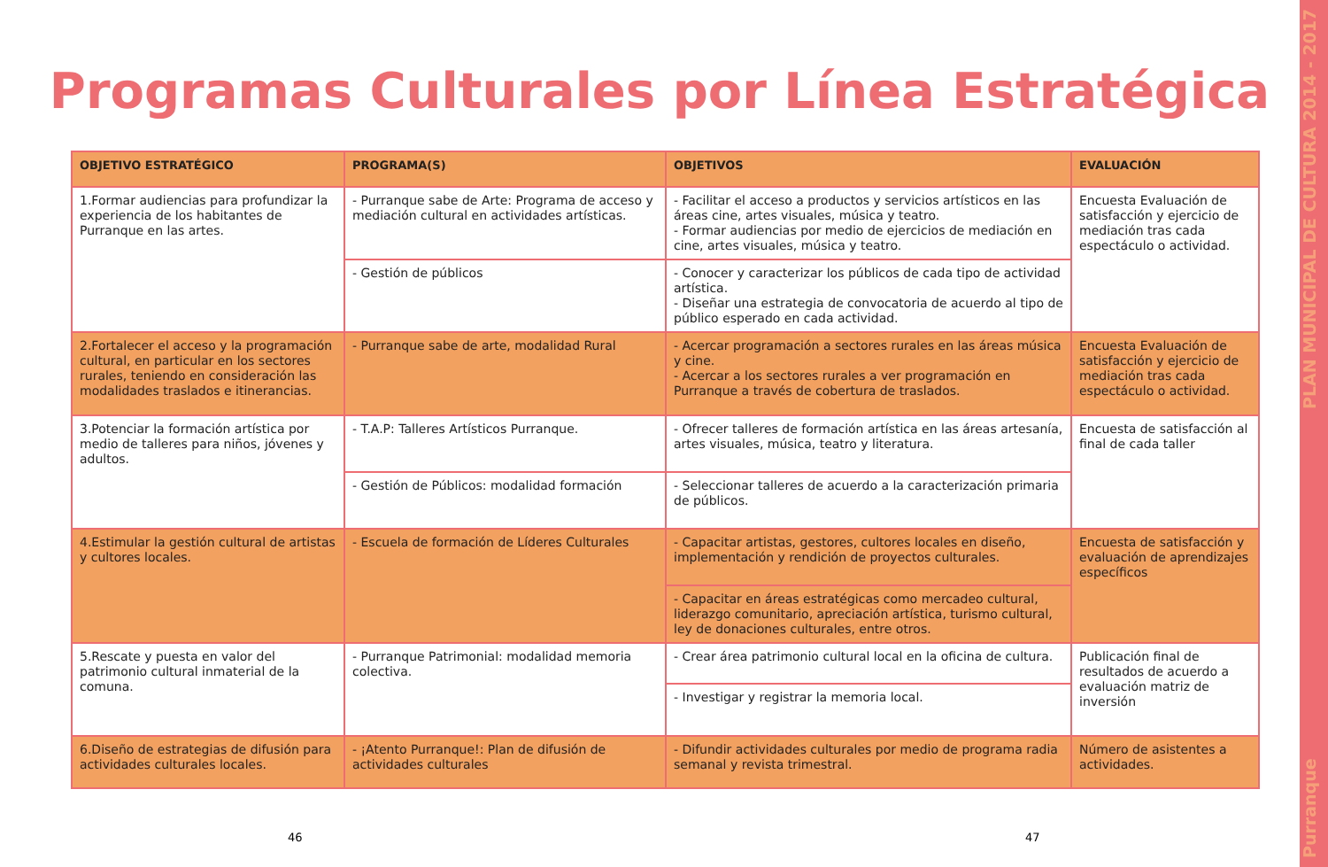Purranque PLAN MUNICIPAL DE CULTURA 2014 - 2017
Programas Culturales por Línea Estratégica
| OBJETIVO ESTRATÉGICO | PROGRAMA(S) | OBJETIVOS | EVALUACIÓN |
| --- | --- | --- | --- |
| 1.Formar audiencias para profundizar la experiencia de los habitantes de Purranque en las artes. | - Purranque sabe de Arte: Programa de acceso y mediación cultural en actividades artísticas. | - Facilitar el acceso a productos y servicios artísticos en las áreas cine, artes visuales, música y teatro. - Formar audiencias por medio de ejercicios de mediación en cine, artes visuales, música y teatro. | Encuesta Evaluación de satisfacción y ejercicio de mediación tras cada espectáculo o actividad. |
| | - Gestión de públicos | - Conocer y caracterizar los públicos de cada tipo de actividad artística. - Diseñar una estrategia de convocatoria de acuerdo al tipo de público esperado en cada actividad. | |
| 2.Fortalecer el acceso y la programación cultural, en particular en los sectores rurales, teniendo en consideración las modalidades traslados e itinerancias. | - Purranque sabe de arte, modalidad Rural | - Acercar programación a sectores rurales en las áreas música y cine. - Acercar a los sectores rurales a ver programación en Purranque a través de cobertura de traslados. | Encuesta Evaluación de satisfacción y ejercicio de mediación tras cada espectáculo o actividad. |
| 3.Potenciar la formación artística por medio de talleres para niños, jóvenes y adultos. | - T.A.P: Talleres Artísticos Purranque. | - Ofrecer talleres de formación artística en las áreas artesanía, artes visuales, música, teatro y literatura. | Encuesta de satisfacción al final de cada taller |
| | - Gestión de Públicos: modalidad formación | - Seleccionar talleres de acuerdo a la caracterización primaria de públicos. | |
| 4.Estimular la gestión cultural de artistas y cultores locales. | - Escuela de formación de Líderes Culturales | - Capacitar artistas, gestores, cultores locales en diseño, implementación y rendición de proyectos culturales. | Encuesta de satisfacción y evaluación de aprendizajes específicos |
| | | - Capacitar en áreas estratégicas como mercadeo cultural, liderazgo comunitario, apreciación artística, turismo cultural, ley de donaciones culturales, entre otros. | |
| 5.Rescate y puesta en valor del patrimonio cultural inmaterial de la comuna. | - Purranque Patrimonial: modalidad memoria colectiva. | - Crear área patrimonio cultural local en la oficina de cultura. | Publicación final de resultados de acuerdo a evaluación matriz de inversión |
| | | - Investigar y registrar la memoria local. | |
| 6.Diseño de estrategias de difusión para actividades culturales locales. | - ¡Atento Purranque!: Plan de difusión de actividades culturales | - Difundir actividades culturales por medio de programa radia semanal y revista trimestral. | Número de asistentes a actividades. |
46 47